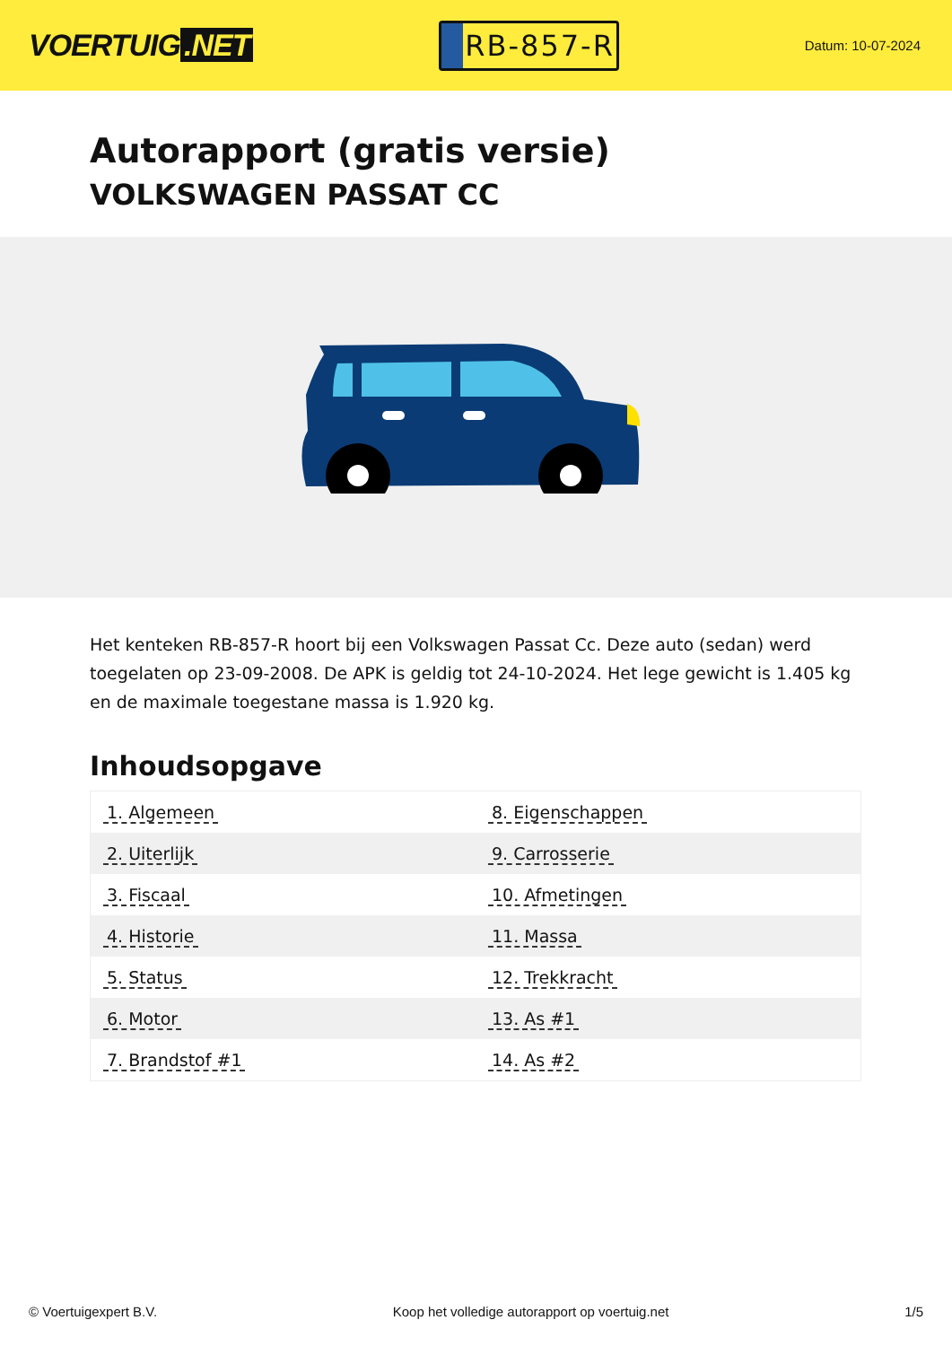VOERTUIG.NET
RB-857-R
Datum: 10-07-2024
Autorapport (gratis versie)
VOLKSWAGEN PASSAT CC
Het kenteken RB-857-R hoort bij een Volkswagen Passat Cc. Deze auto (sedan) werd toegelaten op 23-09-2008. De APK is geldig tot 24-10-2024. Het lege gewicht is 1.405 kg en de maximale toegestane massa is 1.920 kg.
Inhoudsopgave
| 1. Algemeen | 8. Eigenschappen |
| 2. Uiterlijk | 9. Carrosserie |
| 3. Fiscaal | 10. Afmetingen |
| 4. Historie | 11. Massa |
| 5. Status | 12. Trekkracht |
| 6. Motor | 13. As #1 |
| 7. Brandstof #1 | 14. As #2 |
© Voertuigexpert B.V. Koop het volledige autorapport op voertuig.net 1/5